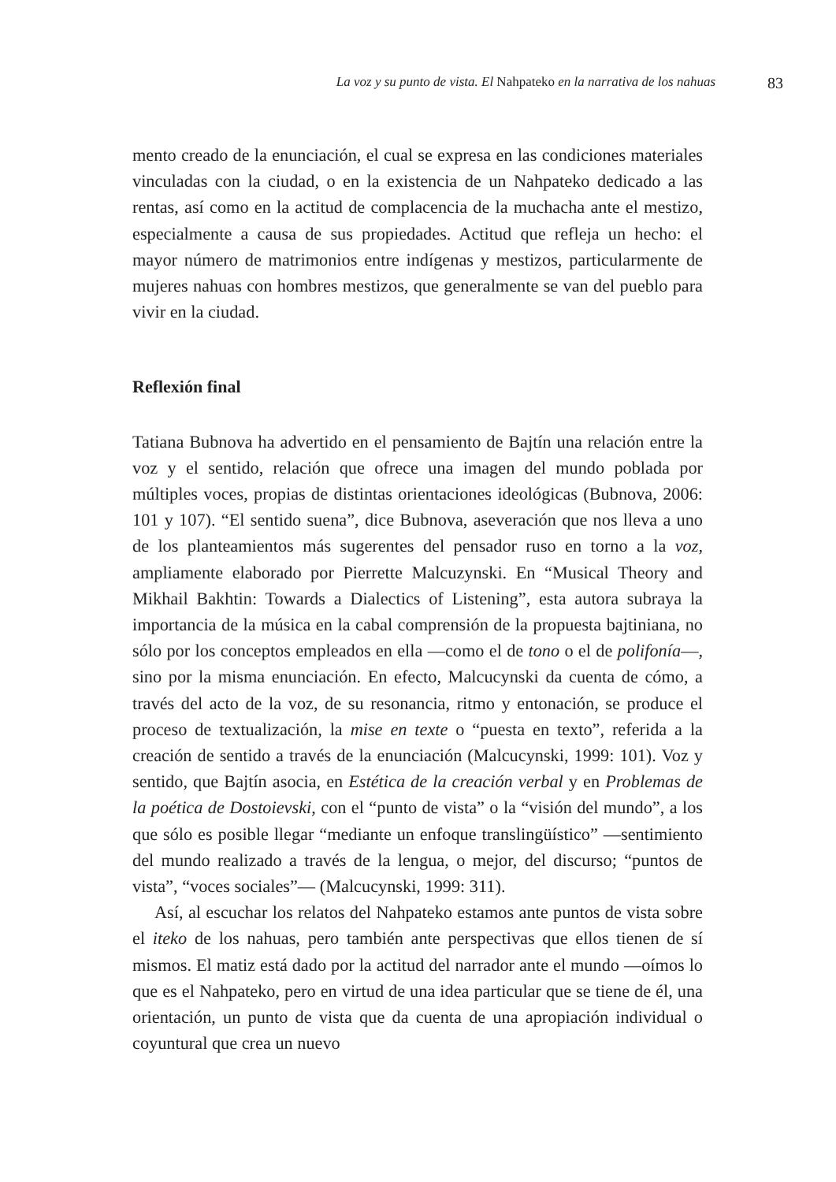La voz y su punto de vista. El Nahpateko en la narrativa de los nahuas 83
mento creado de la enunciación, el cual se expresa en las condiciones materiales vinculadas con la ciudad, o en la existencia de un Nahpateko dedicado a las rentas, así como en la actitud de complacencia de la muchacha ante el mestizo, especialmente a causa de sus propiedades. Actitud que refleja un hecho: el mayor número de matrimonios entre indígenas y mestizos, particularmente de mujeres nahuas con hombres mestizos, que generalmente se van del pueblo para vivir en la ciudad.
Reflexión final
Tatiana Bubnova ha advertido en el pensamiento de Bajtín una relación entre la voz y el sentido, relación que ofrece una imagen del mundo poblada por múltiples voces, propias de distintas orientaciones ideológicas (Bubnova, 2006: 101 y 107). “El sentido suena”, dice Bubnova, aseveración que nos lleva a uno de los planteamientos más sugerentes del pensador ruso en torno a la voz, ampliamente elaborado por Pierrette Malcuzynski. En “Musical Theory and Mikhail Bakhtin: Towards a Dialectics of Listening”, esta autora subraya la importancia de la música en la cabal comprensión de la propuesta bajtiniana, no sólo por los conceptos empleados en ella —como el de tono o el de polifonía—, sino por la misma enunciación. En efecto, Malcucynski da cuenta de cómo, a través del acto de la voz, de su resonancia, ritmo y entonación, se produce el proceso de textualización, la mise en texte o “puesta en texto”, referida a la creación de sentido a través de la enunciación (Malcucynski, 1999: 101). Voz y sentido, que Bajtín asocia, en Estética de la creación verbal y en Problemas de la poética de Dostoievski, con el “punto de vista” o la “visión del mundo”, a los que sólo es posible llegar “mediante un enfoque translingüístico” —sentimiento del mundo realizado a través de la lengua, o mejor, del discurso; “puntos de vista”, “voces sociales”— (Malcucynski, 1999: 311).
Así, al escuchar los relatos del Nahpateko estamos ante puntos de vista sobre el iteko de los nahuas, pero también ante perspectivas que ellos tienen de sí mismos. El matiz está dado por la actitud del narrador ante el mundo —oímos lo que es el Nahpateko, pero en virtud de una idea particular que se tiene de él, una orientación, un punto de vista que da cuenta de una apropiación individual o coyuntural que crea un nuevo